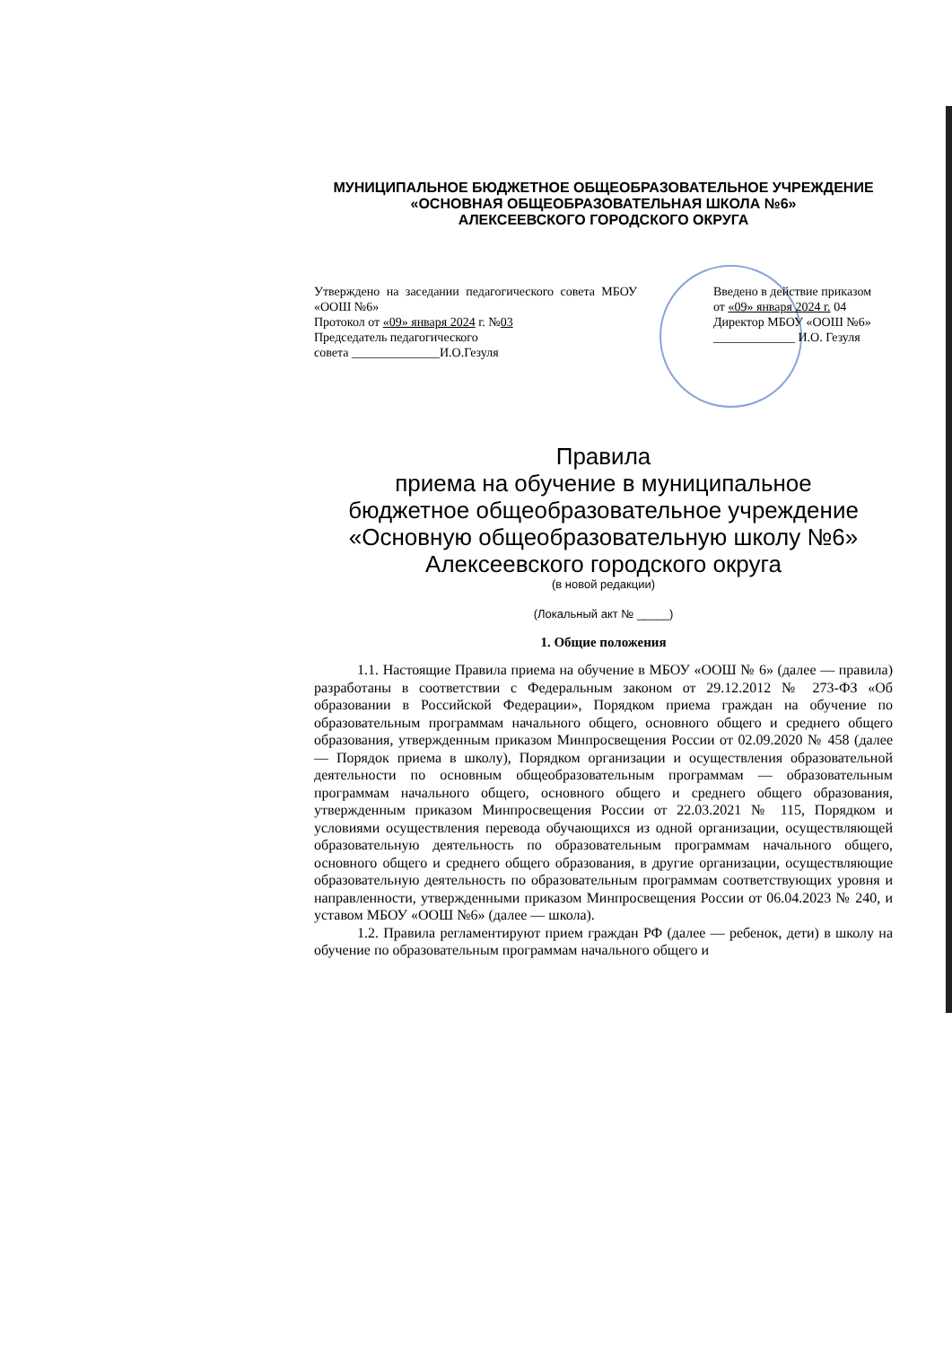МУНИЦИПАЛЬНОЕ БЮДЖЕТНОЕ ОБЩЕОБРАЗОВАТЕЛЬНОЕ УЧРЕЖДЕНИЕ
«ОСНОВНАЯ ОБЩЕОБРАЗОВАТЕЛЬНАЯ ШКОЛА №6»
АЛЕКСЕЕВСКОГО ГОРОДСКОГО ОКРУГА
Утверждено на заседании педагогического совета МБОУ «ООШ №6»
Протокол от «09» января 2024 г. №03
Председатель педагогического
совета ______________И.О.Гезуля
Введено в действие приказом
от «09» января 2024 г. 04
Директор МБОУ «ООШ №6»
_____________ И.О. Гезуля
Правила
приема на обучение в муниципальное
бюджетное общеобразовательное учреждение
«Основную общеобразовательную школу №6»
Алексеевского городского округа
(в новой редакции)
(Локальный акт № _____)
1. Общие положения
1.1. Настоящие Правила приема на обучение в МБОУ «ООШ № 6» (далее — правила) разработаны в соответствии с Федеральным законом от 29.12.2012 № 273-ФЗ «Об образовании в Российской Федерации», Порядком приема граждан на обучение по образовательным программам начального общего, основного общего и среднего общего образования, утвержденным приказом Минпросвещения России от 02.09.2020 № 458 (далее — Порядок приема в школу), Порядком организации и осуществления образовательной деятельности по основным общеобразовательным программам — образовательным программам начального общего, основного общего и среднего общего образования, утвержденным приказом Минпросвещения России от 22.03.2021 № 115, Порядком и условиями осуществления перевода обучающихся из одной организации, осуществляющей образовательную деятельность по образовательным программам начального общего, основного общего и среднего общего образования, в другие организации, осуществляющие образовательную деятельность по образовательным программам соответствующих уровня и направленности, утвержденными приказом Минпросвещения России от 06.04.2023 № 240, и уставом МБОУ «ООШ №6» (далее — школа).
1.2. Правила регламентируют прием граждан РФ (далее — ребенок, дети) в школу на обучение по образовательным программам начального общего и